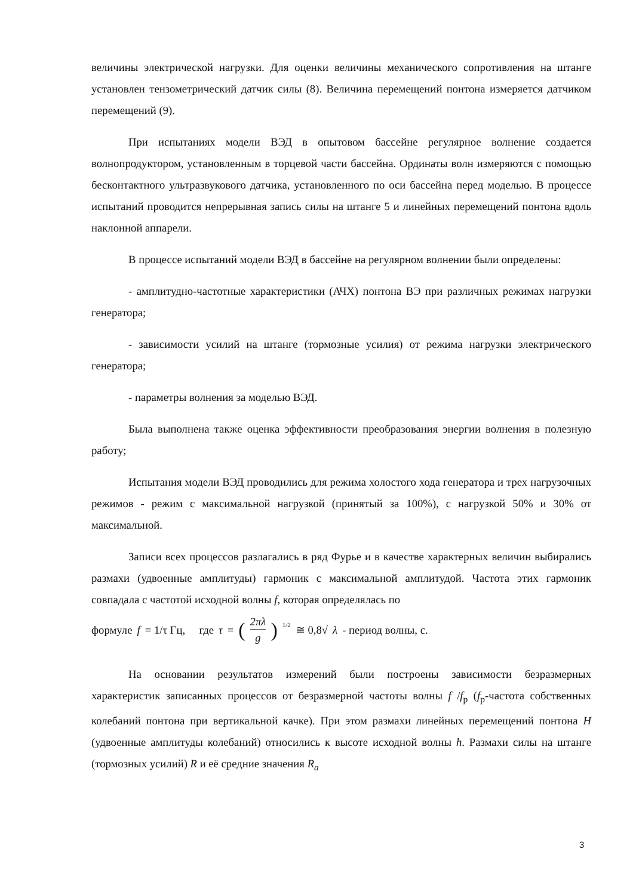величины электрической нагрузки. Для оценки величины механического сопротивления на штанге установлен тензометрический датчик силы (8). Величина перемещений понтона измеряется датчиком перемещений (9).
При испытаниях модели ВЭД в опытовом бассейне регулярное волнение создается волнопродуктором, установленным в торцевой части бассейна. Ординаты волн измеряются с помощью бесконтактного ультразвукового датчика, установленного по оси бассейна перед моделью. В процессе испытаний проводится непрерывная запись силы на штанге 5 и линейных перемещений понтона вдоль наклонной аппарели.
В процессе испытаний модели ВЭД в бассейне на регулярном волнении были определены:
- амплитудно-частотные характеристики (АЧХ) понтона ВЭ при различных режимах нагрузки генератора;
- зависимости усилий на штанге (тормозные усилия) от режима нагрузки электрического генератора;
- параметры волнения за моделью ВЭД.
Была выполнена также оценка эффективности преобразования энергии волнения в полезную работу;
Испытания модели ВЭД проводились для режима холостого хода генератора и трех нагрузочных режимов - режим с максимальной нагрузкой (принятый за 100%), с нагрузкой 50% и 30% от максимальной.
Записи всех процессов разлагались в ряд Фурье и в качестве характерных величин выбирались размахи (удвоенные амплитуды) гармоник с максимальной амплитудой. Частота этих гармоник совпадала с частотой исходной волны f, которая определялась по
формуле f = 1/τ Гц, где τ = (2πλ g)<sup>1/2</sup> ≅ 0,8√ λ - период волны, с.
На основании результатов измерений были построены зависимости безразмерных характеристик записанных процессов от безразмерной частоты волны f /f<sub>р</sub> (f<sub>р</sub>-частота собственных колебаний понтона при вертикальной качке). При этом размахи линейных перемещений понтона H (удвоенные амплитуды колебаний) относились к высоте исходной волны h. Размахи силы на штанге (тормозных усилий) R и её средние значения R<sub>a</sub>
3